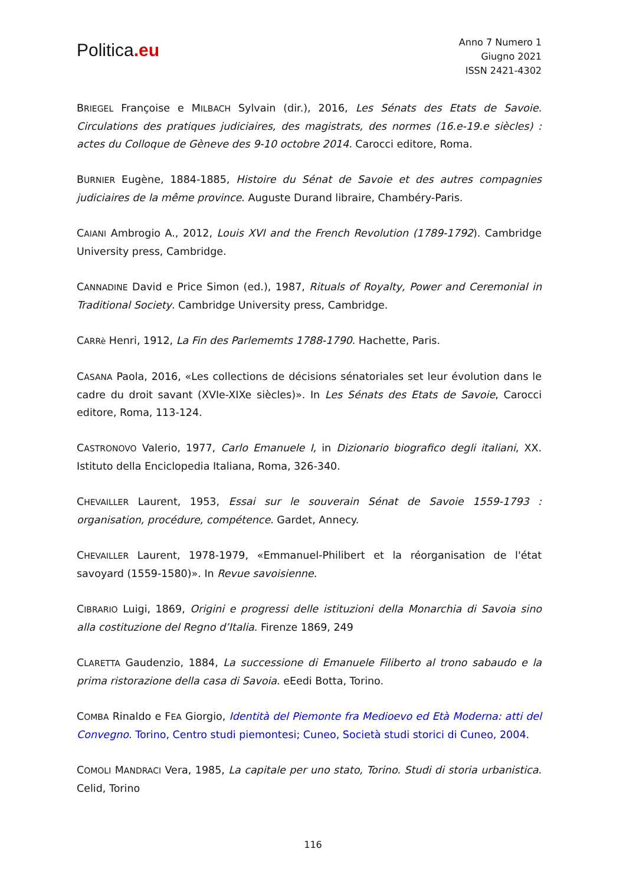Politica.eu
Anno 7 Numero 1
Giugno 2021
ISSN 2421-4302
BRIEGEL Françoise e MILBACH Sylvain (dir.), 2016, Les Sénats des Etats de Savoie. Circulations des pratiques judiciaires, des magistrats, des normes (16.e-19.e siècles) : actes du Colloque de Gèneve des 9-10 octobre 2014. Carocci editore, Roma.
BURNIER Eugène, 1884-1885, Histoire du Sénat de Savoie et des autres compagnies judiciaires de la même province. Auguste Durand libraire, Chambéry-Paris.
CAIANI Ambrogio A., 2012, Louis XVI and the French Revolution (1789-1792). Cambridge University press, Cambridge.
CANNADINE David e Price Simon (ed.), 1987, Rituals of Royalty, Power and Ceremonial in Traditional Society. Cambridge University press, Cambridge.
CARRè Henri, 1912, La Fin des Parlememts 1788-1790. Hachette, Paris.
CASANA Paola, 2016, «Les collections de décisions sénatoriales set leur évolution dans le cadre du droit savant (XVIe-XIXe siècles)». In Les Sénats des Etats de Savoie, Carocci editore, Roma, 113-124.
CASTRONOVO Valerio, 1977, Carlo Emanuele I, in Dizionario biografico degli italiani, XX. Istituto della Enciclopedia Italiana, Roma, 326-340.
CHEVAILLER Laurent, 1953, Essai sur le souverain Sénat de Savoie 1559-1793 : organisation, procédure, compétence. Gardet, Annecy.
CHEVAILLER Laurent, 1978-1979, «Emmanuel-Philibert et la réorganisation de l'état savoyard (1559-1580)». In Revue savoisienne.
CIBRARIO Luigi, 1869, Origini e progressi delle istituzioni della Monarchia di Savoia sino alla costituzione del Regno d’Italia. Firenze 1869, 249
CLARETTA Gaudenzio, 1884, La successione di Emanuele Filiberto al trono sabaudo e la prima ristorazione della casa di Savoia. eEedi Botta, Torino.
COMBA Rinaldo e FEA Giorgio, Identità del Piemonte fra Medioevo ed Età Moderna: atti del Convegno. Torino, Centro studi piemontesi; Cuneo, Società studi storici di Cuneo, 2004.
COMOLI MANDRACI Vera, 1985, La capitale per uno stato, Torino. Studi di storia urbanistica. Celid, Torino
116